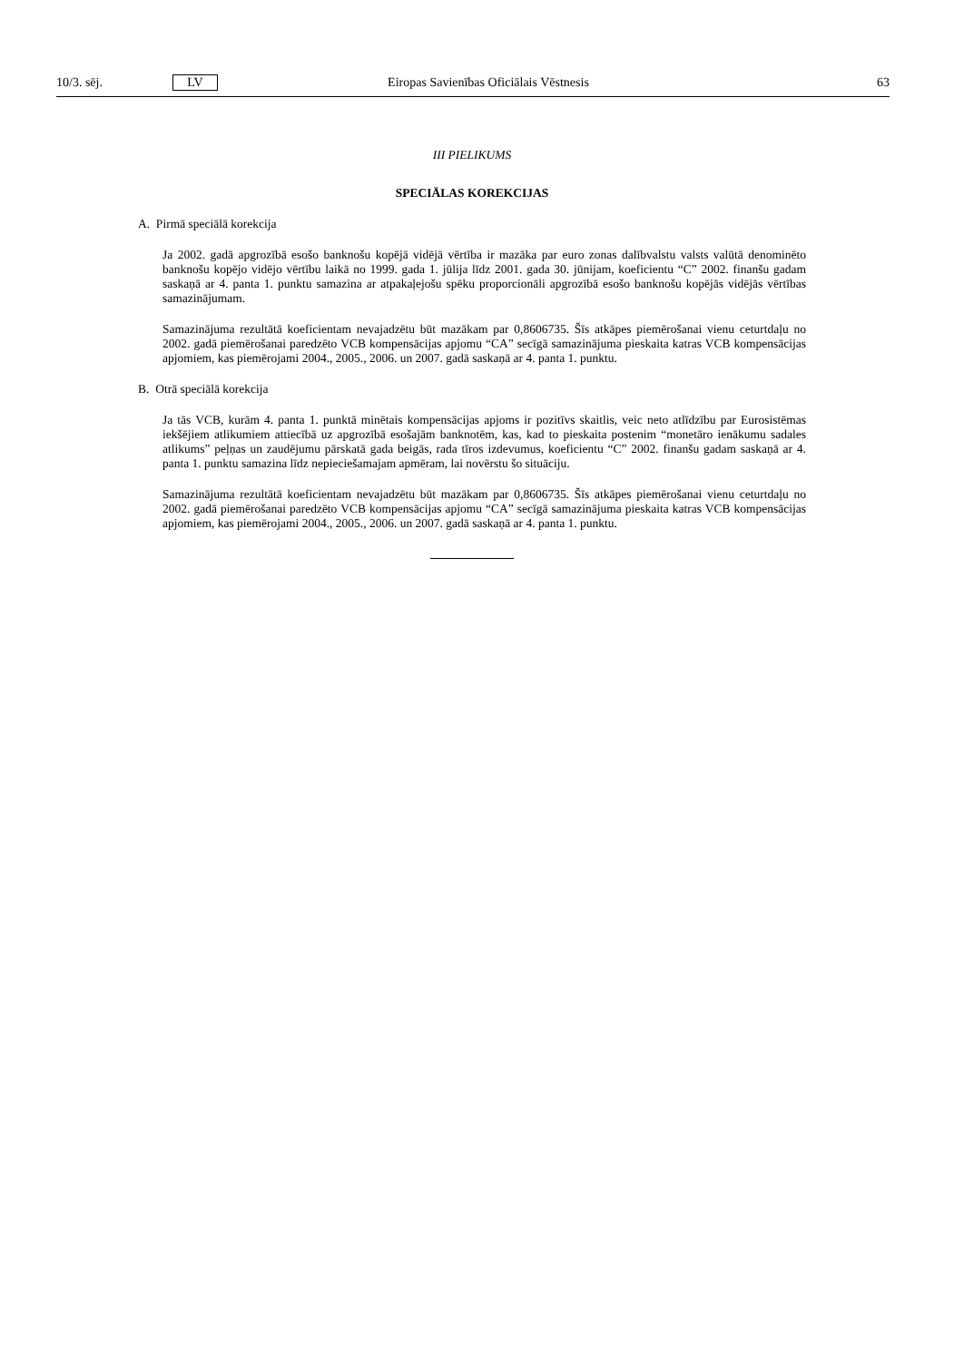10/3. sēj. LV Eiropas Savienības Oficiālais Vēstnesis 63
III PIELIKUMS
SPECIĀLAS KOREKCIJAS
A. Pirmā speciālā korekcija
Ja 2002. gadā apgrozībā esošo banknošu kopējā vidējā vērtība ir mazāka par euro zonas dalībvalstu valsts valūtā denominēto banknošu kopējo vidējo vērtību laikā no 1999. gada 1. jūlija līdz 2001. gada 30. jūnijam, koeficientu “C” 2002. finanšu gadam saskaņā ar 4. panta 1. punktu samazina ar atpakaļejošu spēku proporcionāli apgrozībā esošo banknošu kopējās vidējās vērtības samazinājumam.
Samazinājuma rezultātā koeficientam nevajadzētu būt mazākam par 0,8606735. Šīs atkāpes piemērošanai vienu ceturtdaļu no 2002. gadā piemērošanai paredzēto VCB kompensācijas apjomu “CA” secīgā samazinājuma pieskaita katras VCB kompensācijas apjomiem, kas piemērojami 2004., 2005., 2006. un 2007. gadā saskaņā ar 4. panta 1. punktu.
B. Otrā speciālā korekcija
Ja tās VCB, kurām 4. panta 1. punktā minētais kompensācijas apjoms ir pozitīvs skaitlis, veic neto atlīdzību par Eurosistēmas iekšējiem atlikumiem attiecībā uz apgrozībā esošajām banknotēm, kas, kad to pieskaita postenim “monetāro ienākumu sadales atlikums” peļņas un zaudējumu pārskatā gada beigās, rada tīros izdevumus, koeficientu “C” 2002. finanšu gadam saskaņā ar 4. panta 1. punktu samazina līdz nepieciešamajam apmēram, lai novērstu šo situāciju.
Samazinājuma rezultātā koeficientam nevajadzētu būt mazākam par 0,8606735. Šīs atkāpes piemērošanai vienu ceturtdaļu no 2002. gadā piemērošanai paredzēto VCB kompensācijas apjomu “CA” secīgā samazinājuma pieskaita katras VCB kompensācijas apjomiem, kas piemērojami 2004., 2005., 2006. un 2007. gadā saskaņā ar 4. panta 1. punktu.